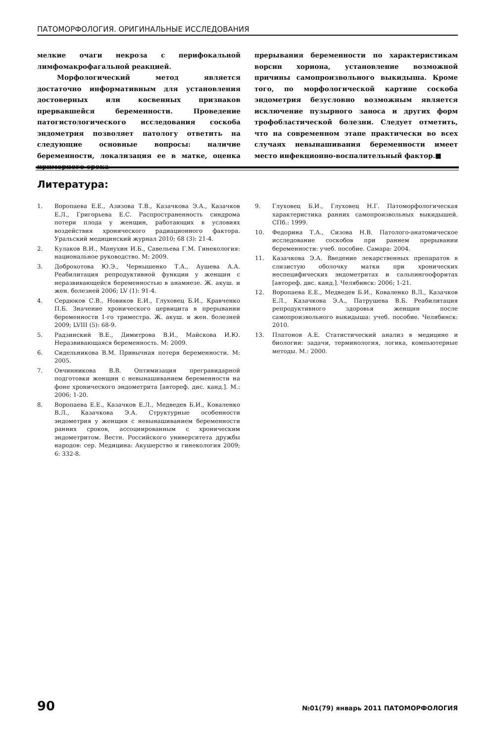ПАТОМОРФОЛОГИЯ. ОРИГИНАЛЬНЫЕ ИССЛЕДОВАНИЯ
мелкие очаги некроза с перифокальной лимфомакрофагальной реакцией.
Морфологический метод является достаточно информативным для установления достоверных или косвенных признаков прервавшейся беременности. Проведение патогистологического исследования соскоба эндометрия позволяет патологу ответить на следующие основные вопросы: наличие беременности, локализация ее в матке, оценка примерного срока
прерывания беременности по характеристикам ворсин хориона, установление возможной причины самопроизвольного выкидыша. Кроме того, по морфологической картине соскоба эндометрия безусловно возможным является исключение пузырного заноса и других форм трофобластической болезни. Следует отметить, что на современном этапе практически во всех случаях невынашивания беременности имеет место инфекционно-воспалительный фактор.■
Литература:
1. Воропаева Е.Е., Азизова Т.В., Казачкова Э.А., Казачков Е.Л., Григорьева Е.С. Распространенность синдрома потери плода у женщин, работающих в условиях воздействия хронического радиационного фактора. Уральский медицинский журнал 2010; 68 (3): 21-4.
2. Кулаков В.И., Манухин И.Б., Савельева Г.М. Гинекология: национальное руководство. М: 2009.
3. Доброхотова Ю.Э., Чернышенко Т.А., Аушева А.А. Реабилитация репродуктивной функции у женщин с неразвивающейся беременностью в анамнезе. Ж. акуш. и жен. болезней 2006; LV (1): 91-4.
4. Сердюков С.В., Новиков Е.И., Глуховец Б.И., Кравченко П.Б. Значение хронического цервицита в прерывании беременности 1-го триместра. Ж. акуш. и жен. болезней 2009; LVIII (5): 68-9.
5. Радзинский В.Е., Димитрова В.И., Майскова И.Ю. Неразвивающаяся беременность. М: 2009.
6. Сидельникова В.М. Привычная потеря беременности. М: 2005.
7. Овчинникова В.В. Оптимизация прегравидарной подготовки женщин с невынашиванием беременности на фоне хронического эндометрита [автореф. дис. канд.]. М.: 2006; 1-20.
8. Воропаева Е.Е., Казачков Е.Л., Медведев Б.И., Коваленко В.Л., Казачкова Э.А. Структурные особенности эндометрия у женщин с невынашиванием беременности ранних сроков, ассоциированным с хроническим эндометритом. Вестн. Российского университета дружбы народов: сер. Медицина: Акушерство и гинекология 2009; 6: 332-8.
9. Глуховец Б.И., Глуховец Н.Г. Патоморфологическая характеристика ранних самопроизвольных выкидышей. СПб.: 1999.
10. Федорина Т.А., Сизова Н.В. Патолого-анатомическое исследование соскобов при раннем прерывании беременности: учеб. пособие. Самара: 2004.
11. Казачкова Э.А. Введение лекарственных препаратов в слизистую оболочку матки при хронических неспецифических эндометритах и сальпингоофоритах [автореф. дис. канд.]. Челябинск: 2006; 1-21.
12. Воропаева Е.Е., Медведев Б.И., Коваленко В.Л., Казачков Е.Л., Казачкова Э.А., Патрушева В.Б. Реабилитация репродуктивного здоровья женщин после самопроизвольного выкидыша: учеб. пособие. Челябинск: 2010.
13. Платонов А.Е. Статистический анализ в медицине и биологии: задачи, терминология, логика, компьютерные методы. М.: 2000.
90 №01(79) январь 2011 ПАТОМОРФОЛОГИЯ